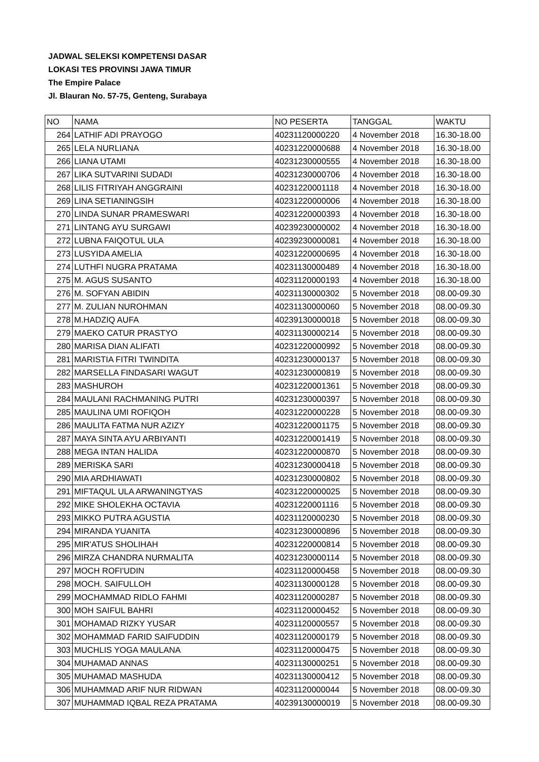JADWAL SELEKSI KOMPETENSI DASAR
LOKASI TES PROVINSI JAWA TIMUR
The Empire Palace
Jl. Blauran No. 57-75, Genteng, Surabaya
| NO | NAMA | NO PESERTA | TANGGAL | WAKTU |
| --- | --- | --- | --- | --- |
| 264 | LATHIF ADI PRAYOGO | 40231120000220 | 4 November 2018 | 16.30-18.00 |
| 265 | LELA NURLIANA | 40231220000688 | 4 November 2018 | 16.30-18.00 |
| 266 | LIANA UTAMI | 40231230000555 | 4 November 2018 | 16.30-18.00 |
| 267 | LIKA SUTVARINI SUDADI | 40231230000706 | 4 November 2018 | 16.30-18.00 |
| 268 | LILIS FITRIYAH ANGGRAINI | 40231220001118 | 4 November 2018 | 16.30-18.00 |
| 269 | LINA SETIANINGSIH | 40231220000006 | 4 November 2018 | 16.30-18.00 |
| 270 | LINDA SUNAR PRAMESWARI | 40231220000393 | 4 November 2018 | 16.30-18.00 |
| 271 | LINTANG AYU SURGAWI | 40239230000002 | 4 November 2018 | 16.30-18.00 |
| 272 | LUBNA FAIQOTUL ULA | 40239230000081 | 4 November 2018 | 16.30-18.00 |
| 273 | LUSYIDA AMELIA | 40231220000695 | 4 November 2018 | 16.30-18.00 |
| 274 | LUTHFI NUGRA PRATAMA | 40231130000489 | 4 November 2018 | 16.30-18.00 |
| 275 | M. AGUS SUSANTO | 40231120000193 | 4 November 2018 | 16.30-18.00 |
| 276 | M. SOFYAN ABIDIN | 40231130000302 | 5 November 2018 | 08.00-09.30 |
| 277 | M. ZULIAN NUROHMAN | 40231130000060 | 5 November 2018 | 08.00-09.30 |
| 278 | M.HADZIQ AUFA | 40239130000018 | 5 November 2018 | 08.00-09.30 |
| 279 | MAEKO CATUR PRASTYO | 40231130000214 | 5 November 2018 | 08.00-09.30 |
| 280 | MARISA DIAN ALIFATI | 40231220000992 | 5 November 2018 | 08.00-09.30 |
| 281 | MARISTIA FITRI TWINDITA | 40231230000137 | 5 November 2018 | 08.00-09.30 |
| 282 | MARSELLA FINDASARI WAGUT | 40231230000819 | 5 November 2018 | 08.00-09.30 |
| 283 | MASHUROH | 40231220001361 | 5 November 2018 | 08.00-09.30 |
| 284 | MAULANI RACHMANING PUTRI | 40231230000397 | 5 November 2018 | 08.00-09.30 |
| 285 | MAULINA UMI ROFIQOH | 40231220000228 | 5 November 2018 | 08.00-09.30 |
| 286 | MAULITA FATMA NUR AZIZY | 40231220001175 | 5 November 2018 | 08.00-09.30 |
| 287 | MAYA SINTA AYU ARBIYANTI | 40231220001419 | 5 November 2018 | 08.00-09.30 |
| 288 | MEGA INTAN HALIDA | 40231220000870 | 5 November 2018 | 08.00-09.30 |
| 289 | MERISKA SARI | 40231230000418 | 5 November 2018 | 08.00-09.30 |
| 290 | MIA ARDHIAWATI | 40231230000802 | 5 November 2018 | 08.00-09.30 |
| 291 | MIFTAQUL ULA ARWANINGTYAS | 40231220000025 | 5 November 2018 | 08.00-09.30 |
| 292 | MIKE SHOLEKHA OCTAVIA | 40231220001116 | 5 November 2018 | 08.00-09.30 |
| 293 | MIKKO PUTRA AGUSTIA | 40231120000230 | 5 November 2018 | 08.00-09.30 |
| 294 | MIRANDA YUANITA | 40231230000896 | 5 November 2018 | 08.00-09.30 |
| 295 | MIR'ATUS SHOLIHAH | 40231220000814 | 5 November 2018 | 08.00-09.30 |
| 296 | MIRZA CHANDRA NURMALITA | 40231230000114 | 5 November 2018 | 08.00-09.30 |
| 297 | MOCH ROFI'UDIN | 40231120000458 | 5 November 2018 | 08.00-09.30 |
| 298 | MOCH. SAIFULLOH | 40231130000128 | 5 November 2018 | 08.00-09.30 |
| 299 | MOCHAMMAD RIDLO FAHMI | 40231120000287 | 5 November 2018 | 08.00-09.30 |
| 300 | MOH SAIFUL BAHRI | 40231120000452 | 5 November 2018 | 08.00-09.30 |
| 301 | MOHAMAD RIZKY YUSAR | 40231120000557 | 5 November 2018 | 08.00-09.30 |
| 302 | MOHAMMAD FARID SAIFUDDIN | 40231120000179 | 5 November 2018 | 08.00-09.30 |
| 303 | MUCHLIS YOGA MAULANA | 40231120000475 | 5 November 2018 | 08.00-09.30 |
| 304 | MUHAMAD ANNAS | 40231130000251 | 5 November 2018 | 08.00-09.30 |
| 305 | MUHAMAD MASHUDA | 40231130000412 | 5 November 2018 | 08.00-09.30 |
| 306 | MUHAMMAD ARIF NUR RIDWAN | 40231120000044 | 5 November 2018 | 08.00-09.30 |
| 307 | MUHAMMAD IQBAL REZA PRATAMA | 40239130000019 | 5 November 2018 | 08.00-09.30 |